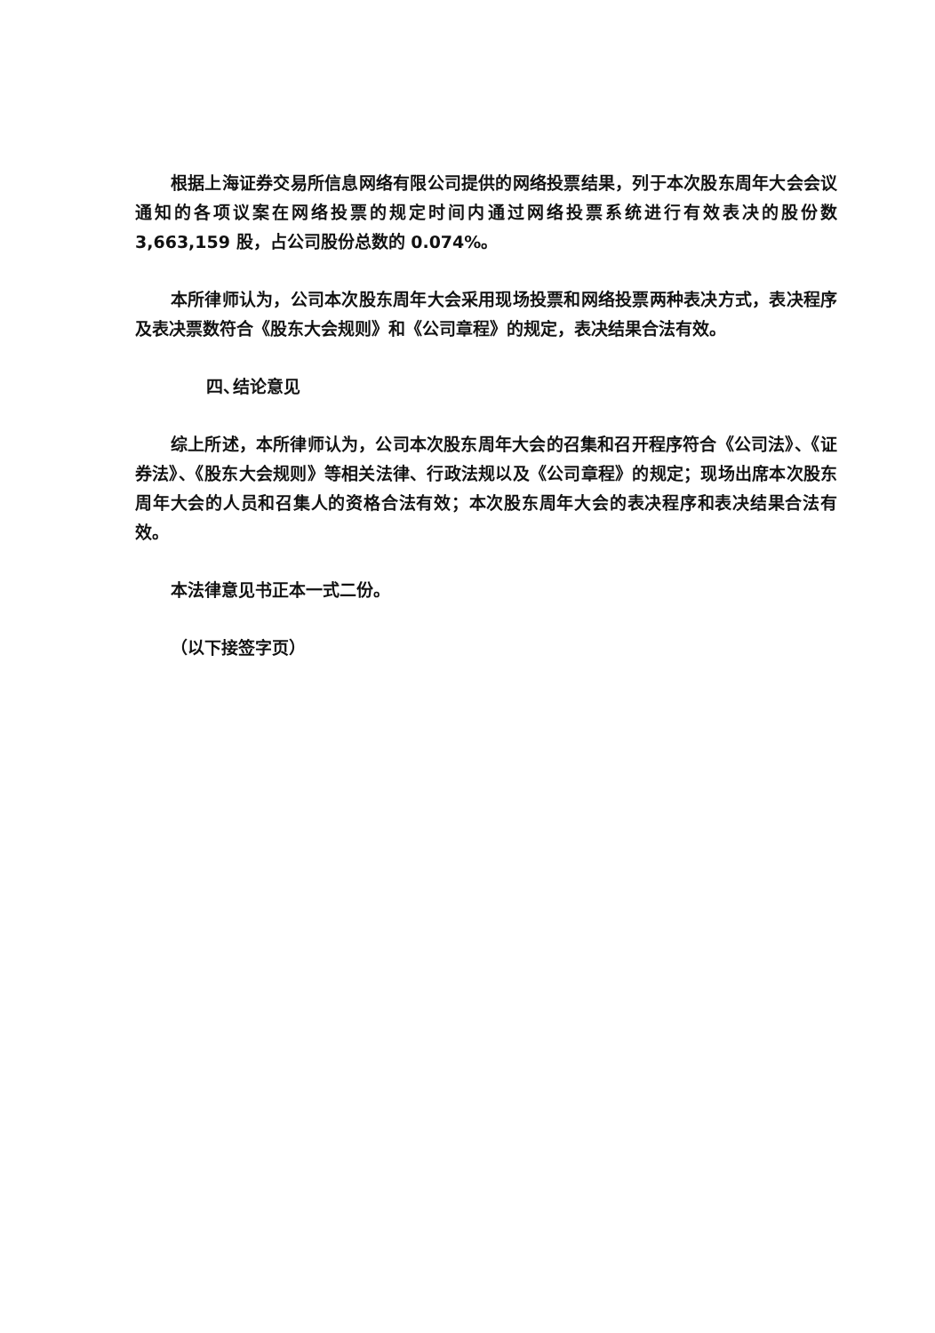根据上海证券交易所信息网络有限公司提供的网络投票结果，列于本次股东周年大会会议通知的各项议案在网络投票的规定时间内通过网络投票系统进行有效表决的股份数 3,663,159 股，占公司股份总数的 0.074%。
本所律师认为，公司本次股东周年大会采用现场投票和网络投票两种表决方式，表决程序及表决票数符合《股东大会规则》和《公司章程》的规定，表决结果合法有效。
四、 结论意见
综上所述，本所律师认为，公司本次股东周年大会的召集和召开程序符合《公司法》、《证券法》、《股东大会规则》等相关法律、行政法规以及《公司章程》的规定；现场出席本次股东周年大会的人员和召集人的资格合法有效；本次股东周年大会的表决程序和表决结果合法有效。
本法律意见书正本一式二份。
（以下接签字页）